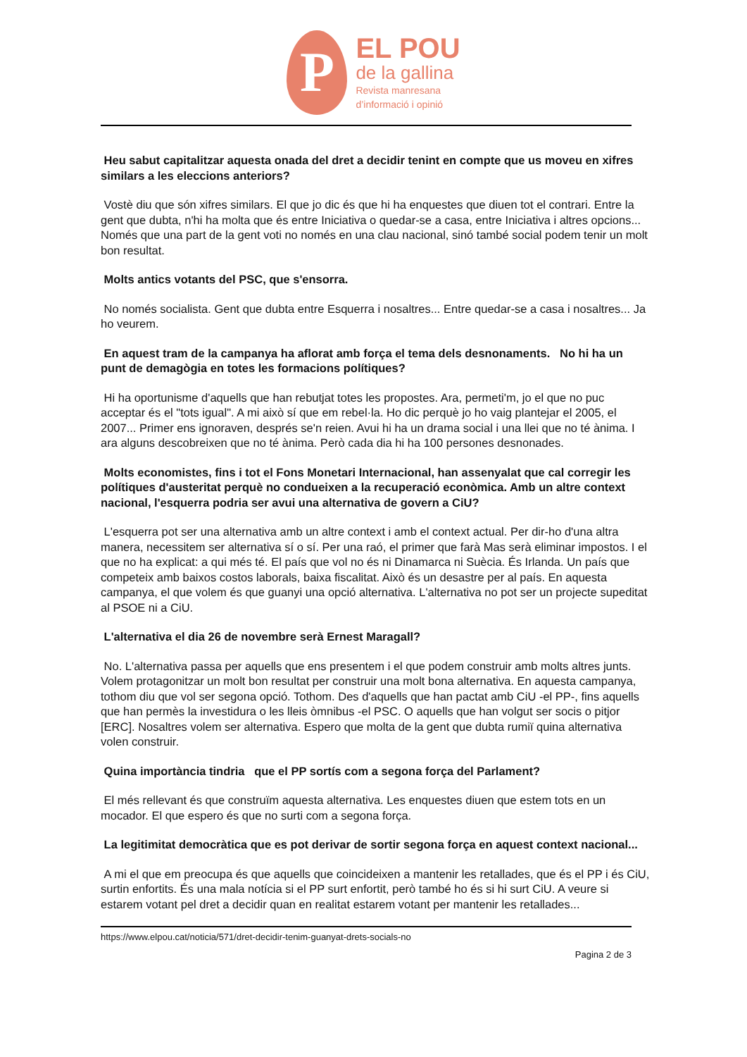P
EL POU
de la gallina
Revista manresana
d’informació i opinió
Heu sabut capitalitzar aquesta onada del dret a decidir tenint en compte que us moveu en xifres similars a les eleccions anteriors?
Vostè diu que són xifres similars. El que jo dic és que hi ha enquestes que diuen tot el contrari. Entre la gent que dubta, n'hi ha molta que és entre Iniciativa o quedar-se a casa, entre Iniciativa i altres opcions... Només que una part de la gent voti no només en una clau nacional, sinó també social podem tenir un molt bon resultat.
Molts antics votants del PSC, que s'ensorra.
No només socialista. Gent que dubta entre Esquerra i nosaltres... Entre quedar-se a casa i nosaltres... Ja ho veurem.
En aquest tram de la campanya ha aflorat amb força el tema dels desnonaments. No hi ha un punt de demagògia en totes les formacions polítiques?
Hi ha oportunisme d'aquells que han rebutjat totes les propostes. Ara, permeti'm, jo el que no puc acceptar és el "tots igual". A mi això sí que em rebel·la. Ho dic perquè jo ho vaig plantejar el 2005, el 2007... Primer ens ignoraven, després se'n reien. Avui hi ha un drama social i una llei que no té ànima. I ara alguns descobreixen que no té ànima. Però cada dia hi ha 100 persones desnonades.
Molts economistes, fins i tot el Fons Monetari Internacional, han assenyalat que cal corregir les polítiques d'austeritat perquè no condueixen a la recuperació econòmica. Amb un altre context nacional, l'esquerra podria ser avui una alternativa de govern a CiU?
L'esquerra pot ser una alternativa amb un altre context i amb el context actual. Per dir-ho d'una altra manera, necessitem ser alternativa sí o sí. Per una raó, el primer que farà Mas serà eliminar impostos. I el que no ha explicat: a qui més té. El país que vol no és ni Dinamarca ni Suècia. És Irlanda. Un país que competeix amb baixos costos laborals, baixa fiscalitat. Això és un desastre per al país. En aquesta campanya, el que volem és que guanyi una opció alternativa. L'alternativa no pot ser un projecte supeditat al PSOE ni a CiU.
L'alternativa el dia 26 de novembre serà Ernest Maragall?
No. L'alternativa passa per aquells que ens presentem i el que podem construir amb molts altres junts. Volem protagonitzar un molt bon resultat per construir una molt bona alternativa. En aquesta campanya, tothom diu que vol ser segona opció. Tothom. Des d'aquells que han pactat amb CiU -el PP-, fins aquells que han permès la investidura o les lleis òmnibus -el PSC. O aquells que han volgut ser socis o pitjor [ERC]. Nosaltres volem ser alternativa. Espero que molta de la gent que dubta rumiï quina alternativa volen construir.
Quina importància tindria que el PP sortís com a segona força del Parlament?
El més rellevant és que construïm aquesta alternativa. Les enquestes diuen que estem tots en un mocador. El que espero és que no surti com a segona força.
La legitimitat democràtica que es pot derivar de sortir segona força en aquest context nacional...
A mi el que em preocupa és que aquells que coincideixen a mantenir les retallades, que és el PP i és CiU, surtin enfortits. És una mala notícia si el PP surt enfortit, però també ho és si hi surt CiU. A veure si estarem votant pel dret a decidir quan en realitat estarem votant per mantenir les retallades...
https://www.elpou.cat/noticia/571/dret-decidir-tenim-guanyat-drets-socials-no
Pagina 2 de 3